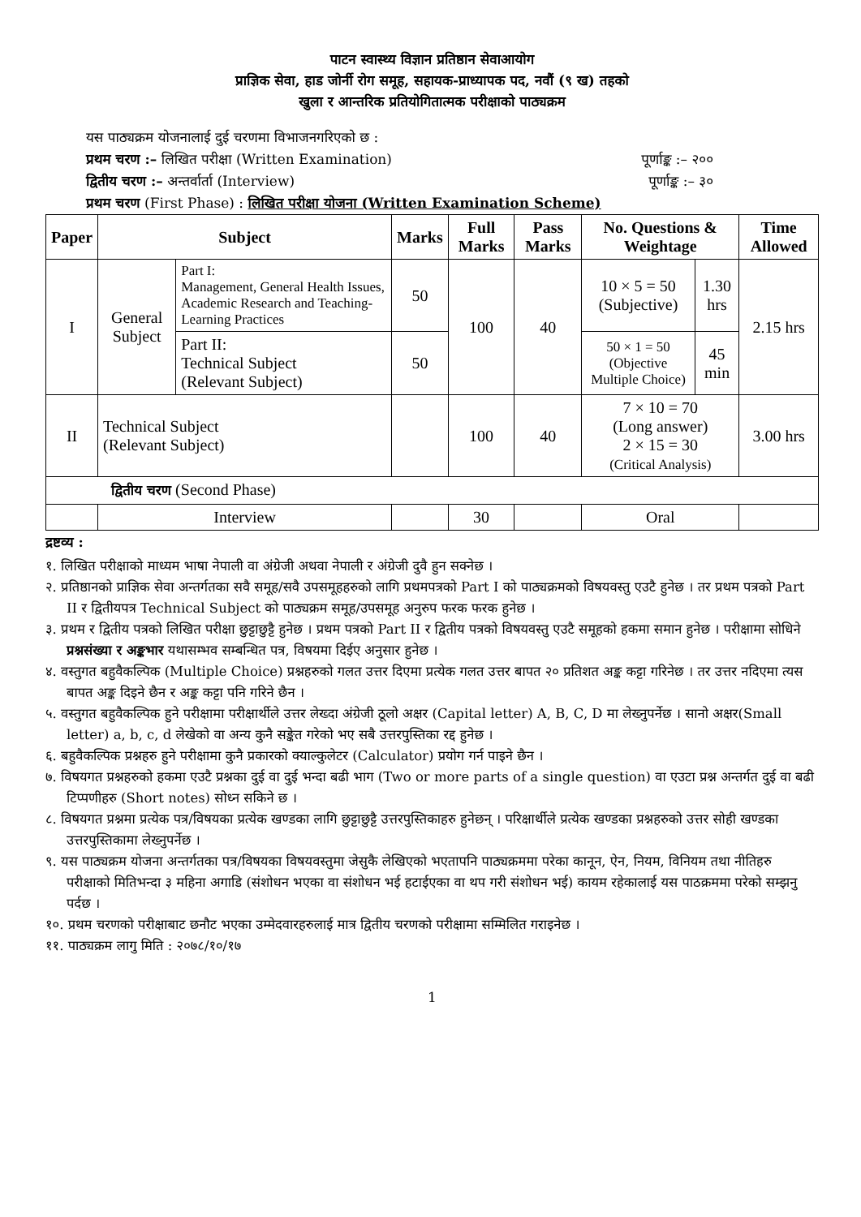पाटन स्वास्थ्य विज्ञान प्रतिष्ठान सेवाआयोग
प्राज्ञिक सेवा, हाड जोर्नी रोग समूह, सहायक-प्राध्यापक पद, नवौं (९ ख) तहको
खुला र आन्तरिक प्रतियोगितात्मक परीक्षाको पाठ्यक्रम
यस पाठ्यक्रम योजनालाई दुई चरणमा विभाजनगरिएको छ :
प्रथम चरण :– लिखित परीक्षा (Written Examination) पूर्णाङ्क :– २००
द्वितीय चरण :– अन्तर्वार्ता (Interview) पूर्णाङ्क :– ३०
प्रथम चरण (First Phase) : लिखित परीक्षा योजना (Written Examination Scheme)
| Paper | Subject | | Marks | Full Marks | Pass Marks | No. Questions & Weightage | | Time Allowed |
| --- | --- | --- | --- | --- | --- | --- | --- | --- |
| I | General Subject | Part I: Management, General Health Issues, Academic Research and Teaching-Learning Practices | 50 | 100 | 40 | 10 × 5 = 50 (Subjective) | 1.30 hrs | 2.15 hrs |
| | | Part II: Technical Subject (Relevant Subject) | 50 | | | 50 × 1 = 50 (Objective Multiple Choice) | 45 min | |
| II | Technical Subject (Relevant Subject) | | | 100 | 40 | 7 × 10 = 70 (Long answer) 2 × 15 = 30 (Critical Analysis) | | 3.00 hrs |
| द्वितीय चरण (Second Phase) | | | | | | | | |
| | Interview | | | 30 | | Oral | | |
द्रष्टव्य :
१. लिखित परीक्षाको माध्यम भाषा नेपाली वा अंग्रेजी अथवा नेपाली र अंग्रेजी दुवै हुन सक्नेछ ।
२. प्रतिष्ठानको प्राज्ञिक सेवा अन्तर्गतका सवै समूह/सवै उपसमूहहरुको लागि प्रथमपत्रको Part I को पाठ्यक्रमको विषयवस्तु एउटै हुनेछ । तर प्रथम पत्रको Part II र द्वितीयपत्र Technical Subject को पाठ्यक्रम समूह/उपसमूह अनुरुप फरक फरक हुनेछ ।
३. प्रथम र द्वितीय पत्रको लिखित परीक्षा छुट्टाछुट्टै हुनेछ । प्रथम पत्रको Part II र द्वितीय पत्रको विषयवस्तु एउटै समूहको हकमा समान हुनेछ । परीक्षामा सोधिने प्रश्नसंख्या र अङ्कभार यथासम्भव सम्बन्धित पत्र, विषयमा दिईए अनुसार हुनेछ ।
४. वस्तुगत बहुवैकल्पिक (Multiple Choice) प्रश्नहरुको गलत उत्तर दिएमा प्रत्येक गलत उत्तर बापत २० प्रतिशत अङ्क कट्टा गरिनेछ । तर उत्तर नदिएमा त्यस बापत अङ्क दिइने छैन र अङ्क कट्टा पनि गरिने छैन ।
५. वस्तुगत बहुवैकल्पिक हुने परीक्षामा परीक्षार्थीले उत्तर लेख्दा अंग्रेजी ठूलो अक्षर (Capital letter) A, B, C, D मा लेख्नुपर्नेछ । सानो अक्षर(Small letter) a, b, c, d लेखेको वा अन्य कुनै सङ्केत गरेको भए सबै उत्तरपुस्तिका रद्द हुनेछ ।
६. बहुवैकल्पिक प्रश्नहरु हुने परीक्षामा कुनै प्रकारको क्याल्कुलेटर (Calculator) प्रयोग गर्न पाइने छैन ।
७. विषयगत प्रश्नहरुको हकमा एउटै प्रश्नका दुई वा दुई भन्दा बढी भाग (Two or more parts of a single question) वा एउटा प्रश्न अन्तर्गत दुई वा बढी टिप्पणीहरु (Short notes) सोध्न सकिने छ ।
८. विषयगत प्रश्नमा प्रत्येक पत्र/विषयका प्रत्येक खण्डका लागि छुट्टाछुट्टै उत्तरपुस्तिकाहरु हुनेछन् । परिक्षार्थीले प्रत्येक खण्डका प्रश्नहरुको उत्तर सोही खण्डका उत्तरपुस्तिकामा लेख्नुपर्नेछ ।
९. यस पाठ्यक्रम योजना अन्तर्गतका पत्र/विषयका विषयवस्तुमा जेसुकै लेखिएको भएतापनि पाठ्यक्रममा परेका कानून, ऐन, नियम, विनियम तथा नीतिहरु परीक्षाको मितिभन्दा ३ महिना अगाडि (संशोधन भएका वा संशोधन भई हटाईएका वा थप गरी संशोधन भई) कायम रहेकालाई यस पाठक्रममा परेको सम्झनु पर्दछ ।
१०. प्रथम चरणको परीक्षाबाट छनौट भएका उम्मेदवारहरुलाई मात्र द्वितीय चरणको परीक्षामा सम्मिलित गराइनेछ ।
११. पाठ्यक्रम लागु मिति : २०७८/१०/१७
1